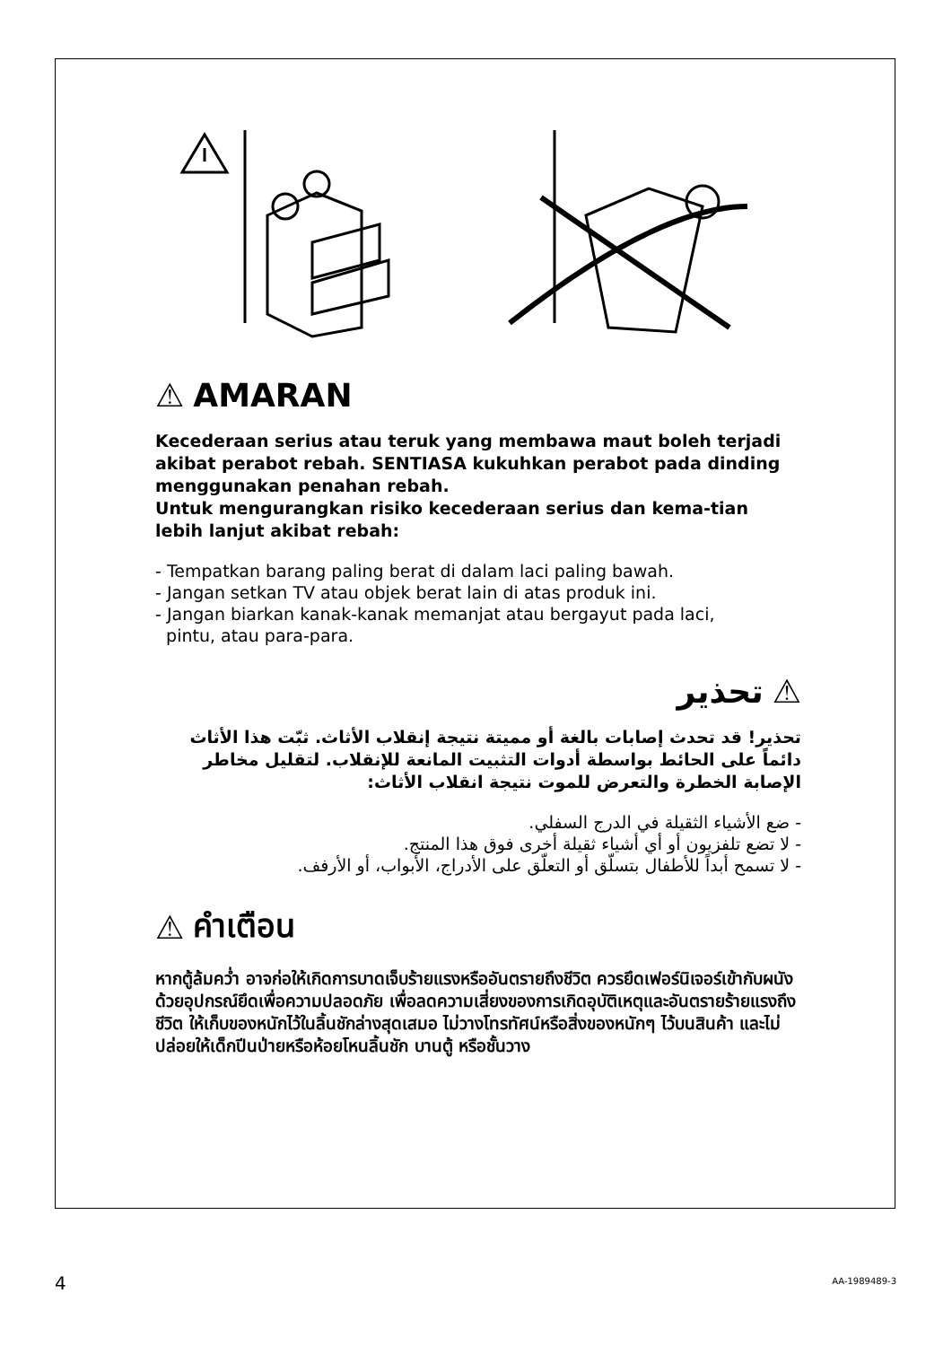⚠ AMARAN
Kecederaan serius atau teruk yang membawa maut boleh terjadi akibat perabot rebah. SENTIASA kukuhkan perabot pada dinding menggunakan penahan rebah.
Untuk mengurangkan risiko kecederaan serius dan kema-tian lebih lanjut akibat rebah:
- Tempatkan barang paling berat di dalam laci paling bawah.
- Jangan setkan TV atau objek berat lain di atas produk ini.
- Jangan biarkan kanak-kanak memanjat atau bergayut pada laci,
pintu, atau para-para.
⚠ تحذير
تحذير! قد تحدث إصابات بالغة أو مميتة نتيجة إنقلاب الأثاث. ثبّت هذا الأثاث دائماً على الحائط بواسطة أدوات التثبيت المانعة للإنقلاب. لتقليل مخاطر الإصابة الخطرة والتعرض للموت نتيجة انقلاب الأثاث:
- ضع الأشياء الثقيلة في الدرج السفلي.
- لا تضع تلفزيون أو أي أشياء ثقيلة أخرى فوق هذا المنتج.
- لا تسمح أبداً للأطفال بتسلّق أو التعلّق على الأدراج، الأبواب، أو الأرفف.
⚠ คำเตือน
หากตู้ล้มคว่ำ อาจก่อให้เกิดการบาดเจ็บร้ายแรงหรืออันตรายถึงชีวิต ควรยึดเฟอร์นิเจอร์เข้ากับผนังด้วยอุปกรณ์ยึดเพื่อความปลอดภัย เพื่อลดความเสี่ยงของการเกิดอุบัติเหตุและอันตรายร้ายแรงถึงชีวิต ให้เก็บของหนักไว้ในลิ้นชักล่างสุดเสมอ ไม่วางโทรทัศน์หรือสิ่งของหนักๆ ไว้บนสินค้า และไม่ปล่อยให้เด็กปีนป่ายหรือห้อยโหนลิ้นชัก บานตู้ หรือชั้นวาง
4 AA-1989489-3